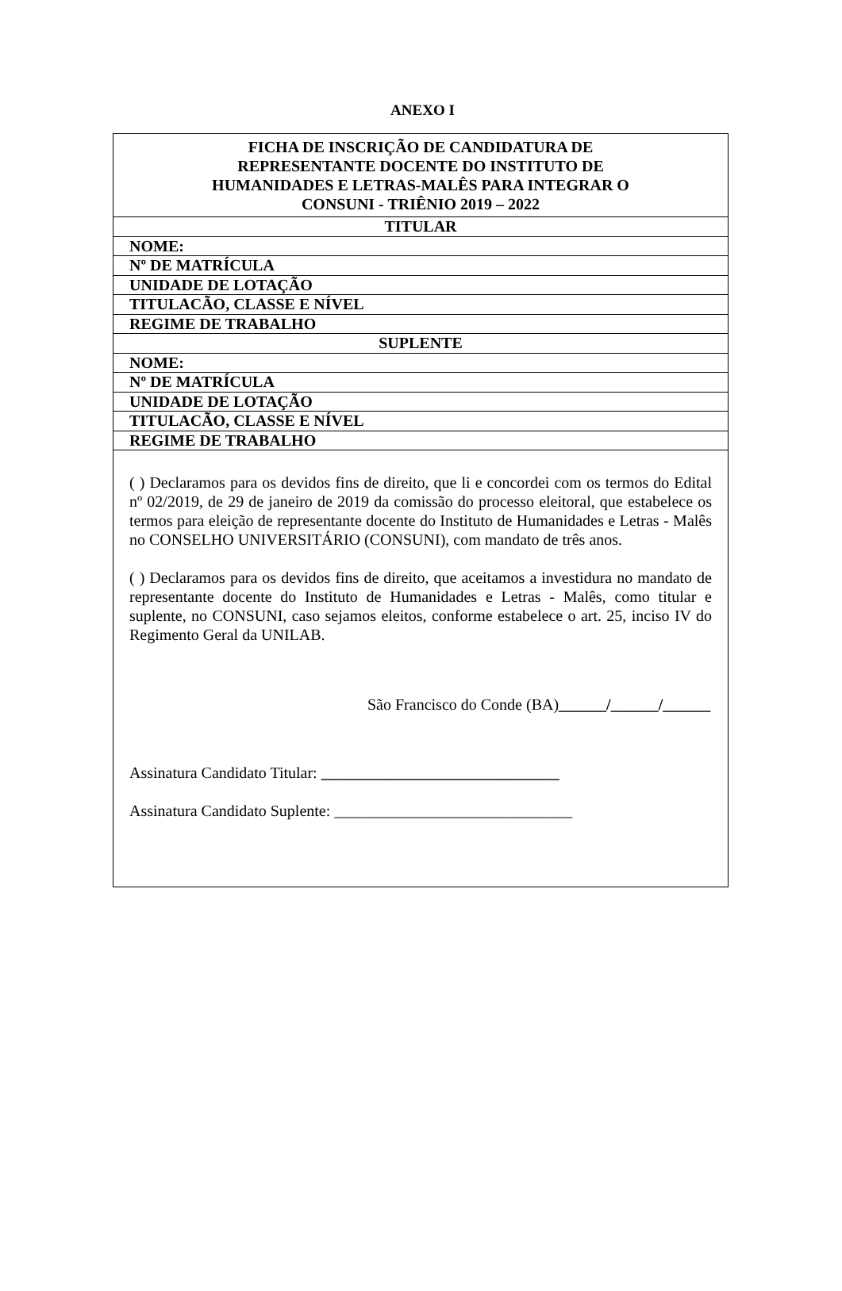ANEXO I
| FICHA DE INSCRIÇÃO DE CANDIDATURA DE REPRESENTANTE DOCENTE DO INSTITUTO DE HUMANIDADES E LETRAS-MALÊS PARA INTEGRAR O CONSUNI - TRIÊNIO 2019 – 2022 |
| TITULAR |
| NOME: |
| Nº DE MATRÍCULA |
| UNIDADE DE LOTAÇÃO |
| TITULACÃO, CLASSE E NÍVEL |
| REGIME DE TRABALHO |
| SUPLENTE |
| NOME: |
| Nº DE MATRÍCULA |
| UNIDADE DE LOTAÇÃO |
| TITULACÃO, CLASSE E NÍVEL |
| REGIME DE TRABALHO |
| ( ) Declaramos para os devidos fins de direito, que li e concordei com os termos do Edital nº 02/2019, de 29 de janeiro de 2019 da comissão do processo eleitoral, que estabelece os termos para eleição de representante docente do Instituto de Humanidades e Letras - Malês no CONSELHO UNIVERSITÁRIO (CONSUNI), com mandato de três anos. ( ) Declaramos para os devidos fins de direito, que aceitamos a investidura no mandato de representante docente do Instituto de Humanidades e Letras - Malês, como titular e suplente, no CONSUNI, caso sejamos eleitos, conforme estabelece o art. 25, inciso IV do Regimento Geral da UNILAB. São Francisco do Conde (BA) ______/______/______ Assinatura Candidato Titular: ______________________________ Assinatura Candidato Suplente: ______________________________ |